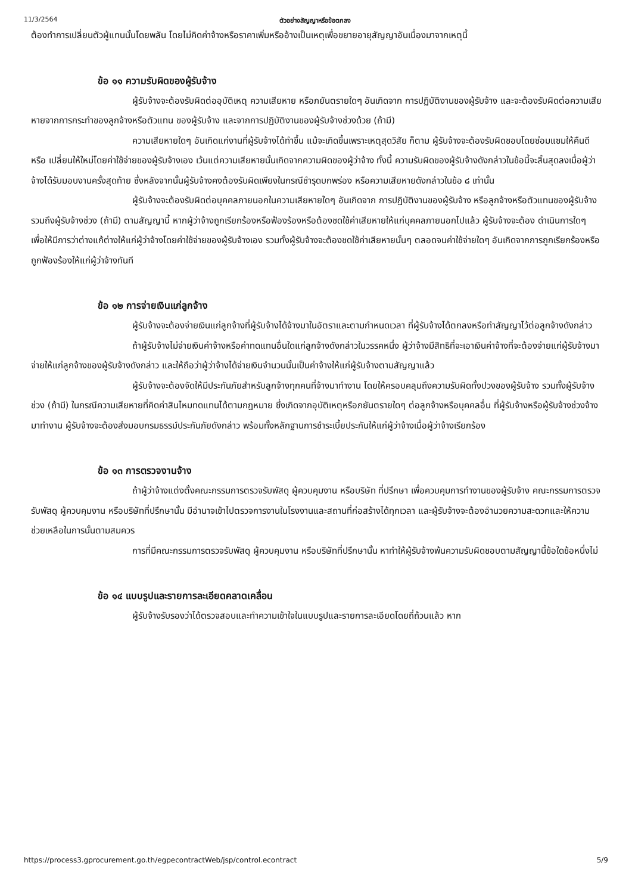11/3/2564 ตัวอย่างสัญญาหรือข้อตกลง
ต้องทำการเปลี่ยนตัวผู้แทนนั้นโดยพลัน โดยไม่คิดค่าจ้างหรือราคาเพิ่มหรืออ้างเป็นเหตุเพื่อขยายอายุสัญญาอันเนื่องมาจากเหตุนี้
ข้อ ๑๑ ความรับผิดของผู้รับจ้าง
ผู้รับจ้างจะต้องรับผิดต่ออุบัติเหตุ ความเสียหาย หรือภยันตรายใดๆ อันเกิดจาก การปฏิบัติงานของผู้รับจ้าง และจะต้องรับผิดต่อความเสียหายจากการกระทำของลูกจ้างหรือตัวแทน ของผู้รับจ้าง และจากการปฏิบัติงานของผู้รับจ้างช่วงด้วย (ถ้ามี)
ความเสียหายใดๆ อันเกิดแก่งานที่ผู้รับจ้างได้ทำขึ้น แม้จะเกิดขึ้นเพราะเหตุสุดวิสัย ก็ตาม ผู้รับจ้างจะต้องรับผิดชอบโดยซ่อมแซมให้คืนดีหรือ เปลี่ยนให้ใหม่โดยค่าใช้จ่ายของผู้รับจ้างเอง เว้นแต่ความเสียหายนั้นเกิดจากความผิดของผู้ว่าจ้าง ทั้งนี้ ความรับผิดของผู้รับจ้างดังกล่าวในข้อนี้จะสิ้นสุดลงเมื่อผู้ว่าจ้างได้รับมอบงานครั้งสุดท้าย ซึ่งหลังจากนั้นผู้รับจ้างคงต้องรับผิดเพียงในกรณีชำรุดบกพร่อง หรือความเสียหายดังกล่าวในข้อ ๘ เท่านั้น
ผู้รับจ้างจะต้องรับผิดต่อบุคคลภายนอกในความเสียหายใดๆ อันเกิดจาก การปฏิบัติงานของผู้รับจ้าง หรือลูกจ้างหรือตัวแทนของผู้รับจ้าง รวมถึงผู้รับจ้างช่วง (ถ้ามี) ตามสัญญานี้ หากผู้ว่าจ้างถูกเรียกร้องหรือฟ้องร้องหรือต้องชดใช้ค่าเสียหายให้แก่บุคคลภายนอกไปแล้ว ผู้รับจ้างจะต้อง ดำเนินการใดๆ เพื่อให้มีการว่าต่างแก้ต่างให้แก่ผู้ว่าจ้างโดยค่าใช้จ่ายของผู้รับจ้างเอง รวมทั้งผู้รับจ้างจะต้องชดใช้ค่าเสียหายนั้นๆ ตลอดจนค่าใช้จ่ายใดๆ อันเกิดจากการถูกเรียกร้องหรือถูกฟ้องร้องให้แก่ผู้ว่าจ้างทันที
ข้อ ๑๒ การจ่ายเงินแก่ลูกจ้าง
ผู้รับจ้างจะต้องจ่ายเงินแก่ลูกจ้างที่ผู้รับจ้างได้จ้างมาในอัตราและตามกำหนดเวลา ที่ผู้รับจ้างได้ตกลงหรือทำสัญญาไว้ต่อลูกจ้างดังกล่าว
ถ้าผู้รับจ้างไม่จ่ายเงินค่าจ้างหรือค่าทดแทนอื่นใดแก่ลูกจ้างดังกล่าวในวรรคหนึ่ง ผู้ว่าจ้างมีสิทธิที่จะเอาเงินค่าจ้างที่จะต้องจ่ายแก่ผู้รับจ้างมาจ่ายให้แก่ลูกจ้างของผู้รับจ้างดังกล่าว และให้ถือว่าผู้ว่าจ้างได้จ่ายเงินจำนวนนั้นเป็นค่าจ้างให้แก่ผู้รับจ้างตามสัญญาแล้ว
ผู้รับจ้างจะต้องจัดให้มีประกันภัยสำหรับลูกจ้างทุกคนที่จ้างมาทำงาน โดยให้ครอบคลุมถึงความรับผิดทั้งปวงของผู้รับจ้าง รวมทั้งผู้รับจ้างช่วง (ถ้ามี) ในกรณีความเสียหายที่คิดค่าสินไหมทดแทนได้ตามกฎหมาย ซึ่งเกิดจากอุบัติเหตุหรือภยันตรายใดๆ ต่อลูกจ้างหรือบุคคลอื่น ที่ผู้รับจ้างหรือผู้รับจ้างช่วงจ้างมาทำงาน ผู้รับจ้างจะต้องส่งมอบกรมธรรม์ประกันภัยดังกล่าว พร้อมทั้งหลักฐานการชำระเบี้ยประกันให้แก่ผู้ว่าจ้างเมื่อผู้ว่าจ้างเรียกร้อง
ข้อ ๑๓ การตรวจงานจ้าง
ถ้าผู้ว่าจ้างแต่งตั้งคณะกรรมการตรวจรับพัสดุ ผู้ควบคุมงาน หรือบริษัท ที่ปรึกษา เพื่อควบคุมการทำงานของผู้รับจ้าง คณะกรรมการตรวจ รับพัสดุ ผู้ควบคุมงาน หรือบริษัทที่ปรึกษานั้น มีอำนาจเข้าไปตรวจการงานในโรงงานและสถานที่ก่อสร้างได้ทุกเวลา และผู้รับจ้างจะต้องอำนวยความสะดวกและให้ความช่วยเหลือในการนั้นตามสมควร
การที่มีคณะกรรมการตรวจรับพัสดุ ผู้ควบคุมงาน หรือบริษัทที่ปรึกษานั้น หาทำให้ผู้รับจ้างพ้นความรับผิดชอบตามสัญญานี้ข้อใดข้อหนึ่งไม่
ข้อ ๑๔ แบบรูปและรายการละเอียดคลาดเคลื่อน
ผู้รับจ้างรับรองว่าได้ตรวจสอบและทำความเข้าใจในแบบรูปและรายการละเอียดโดยถี่ถ้วนแล้ว หาก
https://process3.gprocurement.go.th/egpecontractWeb/jsp/control.econtract 5/9